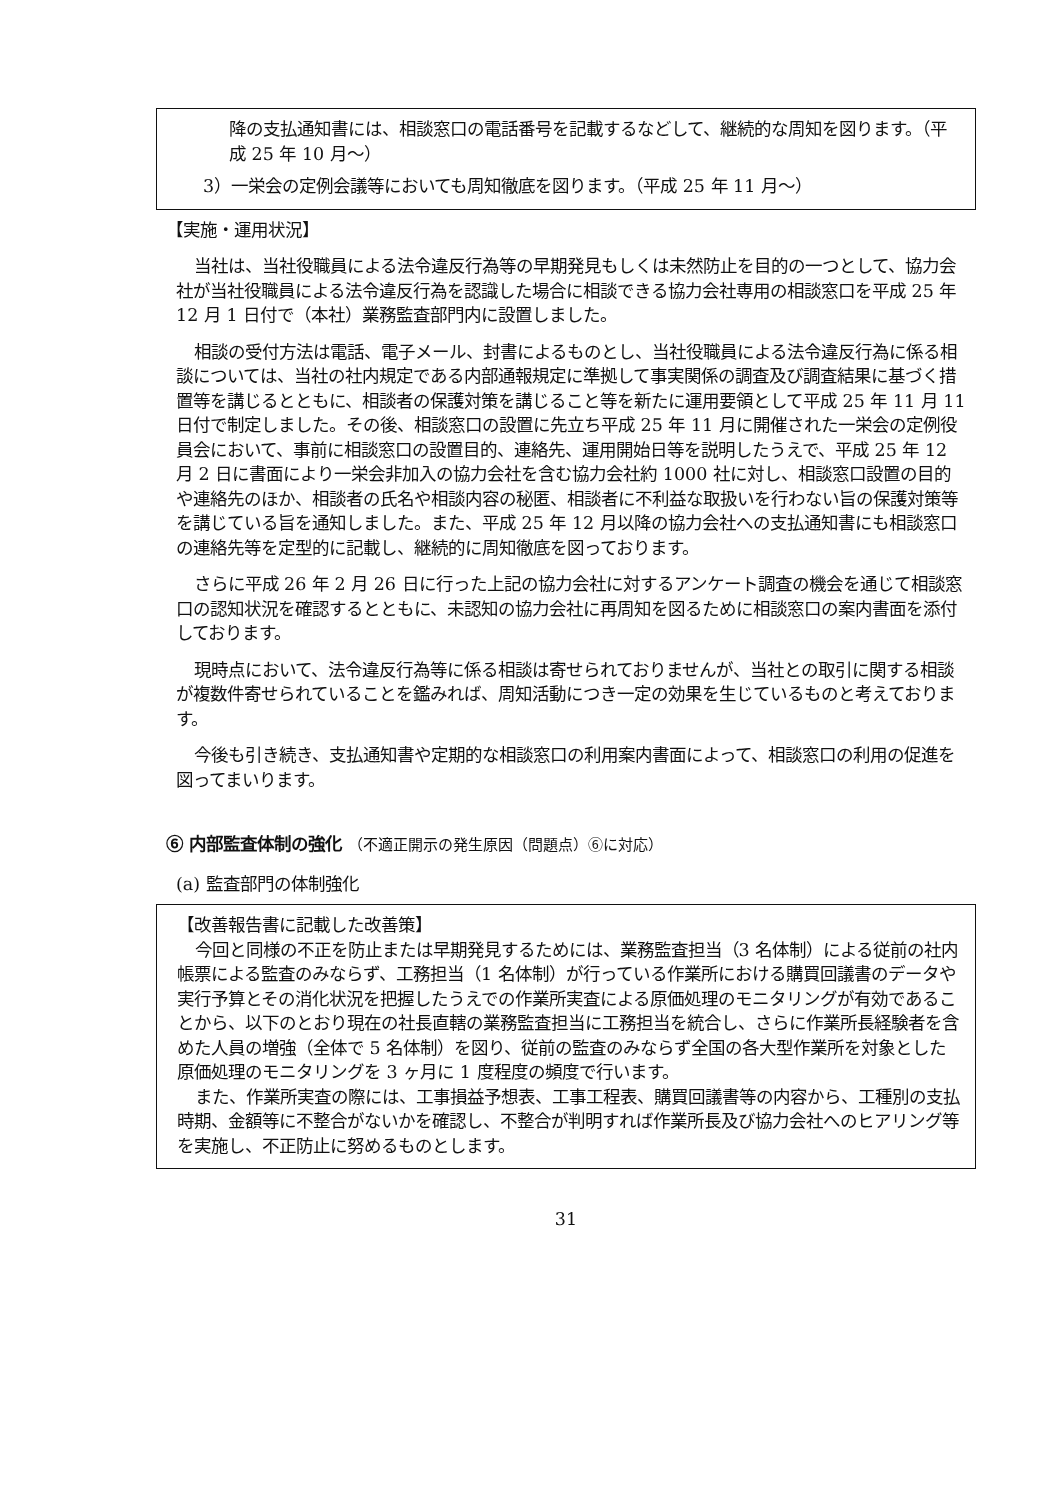降の支払通知書には、相談窓口の電話番号を記載するなどして、継続的な周知を図ります。（平成 25 年 10 月～）
3）一栄会の定例会議等においても周知徹底を図ります。（平成 25 年 11 月～）
【実施・運用状況】
当社は、当社役職員による法令違反行為等の早期発見もしくは未然防止を目的の一つとして、協力会社が当社役職員による法令違反行為を認識した場合に相談できる協力会社専用の相談窓口を平成 25 年 12 月 1 日付で（本社）業務監査部門内に設置しました。
相談の受付方法は電話、電子メール、封書によるものとし、当社役職員による法令違反行為に係る相談については、当社の社内規定である内部通報規定に準拠して事実関係の調査及び調査結果に基づく措置等を講じるとともに、相談者の保護対策を講じること等を新たに運用要領として平成 25 年 11 月 11 日付で制定しました。その後、相談窓口の設置に先立ち平成 25 年 11 月に開催された一栄会の定例役員会において、事前に相談窓口の設置目的、連絡先、運用開始日等を説明したうえで、平成 25 年 12 月 2 日に書面により一栄会非加入の協力会社を含む協力会社約 1000 社に対し、相談窓口設置の目的や連絡先のほか、相談者の氏名や相談内容の秘匿、相談者に不利益な取扱いを行わない旨の保護対策等を講じている旨を通知しました。また、平成 25 年 12 月以降の協力会社への支払通知書にも相談窓口の連絡先等を定型的に記載し、継続的に周知徹底を図っております。
さらに平成 26 年 2 月 26 日に行った上記の協力会社に対するアンケート調査の機会を通じて相談窓口の認知状況を確認するとともに、未認知の協力会社に再周知を図るために相談窓口の案内書面を添付しております。
現時点において、法令違反行為等に係る相談は寄せられておりませんが、当社との取引に関する相談が複数件寄せられていることを鑑みれば、周知活動につき一定の効果を生じているものと考えております。
今後も引き続き、支払通知書や定期的な相談窓口の利用案内書面によって、相談窓口の利用の促進を図ってまいります。
⑥ 内部監査体制の強化 （不適正開示の発生原因（問題点）⑥に対応）
(a) 監査部門の体制強化
【改善報告書に記載した改善策】
今回と同様の不正を防止または早期発見するためには、業務監査担当（3 名体制）による従前の社内帳票による監査のみならず、工務担当（1 名体制）が行っている作業所における購買回議書のデータや実行予算とその消化状況を把握したうえでの作業所実査による原価処理のモニタリングが有効であることから、以下のとおり現在の社長直轄の業務監査担当に工務担当を統合し、さらに作業所長経験者を含めた人員の増強（全体で 5 名体制）を図り、従前の監査のみならず全国の各大型作業所を対象とした原価処理のモニタリングを 3 ヶ月に 1 度程度の頻度で行います。
また、作業所実査の際には、工事損益予想表、工事工程表、購買回議書等の内容から、工種別の支払時期、金額等に不整合がないかを確認し、不整合が判明すれば作業所長及び協力会社へのヒアリング等を実施し、不正防止に努めるものとします。
31